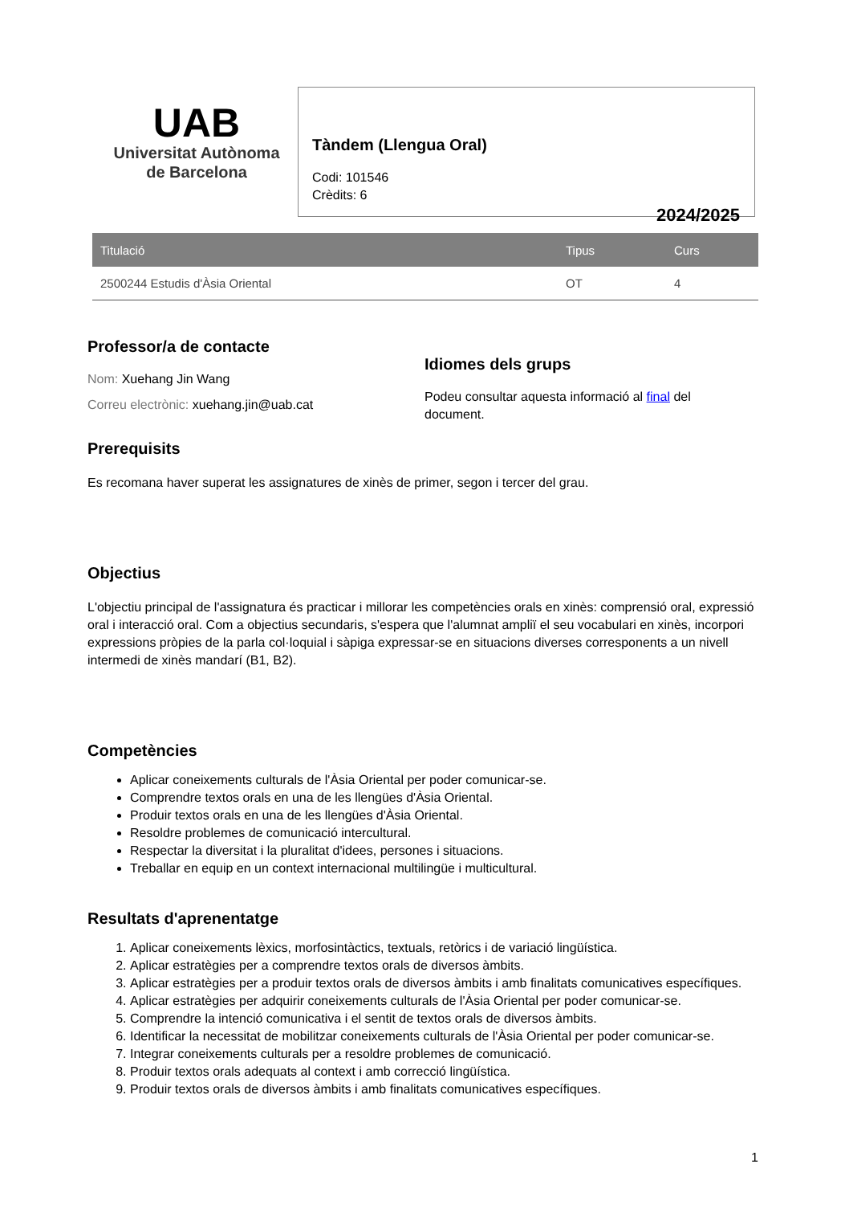UAB
Universitat Autònoma
de Barcelona
Tàndem (Llengua Oral)
Codi: 101546
Crèdits: 6
2024/2025
| Titulació | Tipus | Curs |
| --- | --- | --- |
| 2500244 Estudis d'Àsia Oriental | OT | 4 |
Professor/a de contacte
Nom: Xuehang Jin Wang
Correu electrònic: xuehang.jin@uab.cat
Idiomes dels grups
Podeu consultar aquesta informació al final del
document.
Prerequisits
Es recomana haver superat les assignatures de xinès de primer, segon i tercer del grau.
Objectius
L'objectiu principal de l'assignatura és practicar i millorar les competències orals en xinès: comprensió oral, expressió oral i interacció oral. Com a objectius secundaris, s'espera que l'alumnat ampliï el seu vocabulari en xinès, incorpori expressions pròpies de la parla col·loquial i sàpiga expressar-se en situacions diverses corresponents a un nivell intermedi de xinès mandarí (B1, B2).
Competències
Aplicar coneixements culturals de l'Àsia Oriental per poder comunicar-se.
Comprendre textos orals en una de les llengües d'Àsia Oriental.
Produir textos orals en una de les llengües d'Àsia Oriental.
Resoldre problemes de comunicació intercultural.
Respectar la diversitat i la pluralitat d'idees, persones i situacions.
Treballar en equip en un context internacional multilingüe i multicultural.
Resultats d'aprenentatge
1. Aplicar coneixements lèxics, morfosintàctics, textuals, retòrics i de variació lingüística.
2. Aplicar estratègies per a comprendre textos orals de diversos àmbits.
3. Aplicar estratègies per a produir textos orals de diversos àmbits i amb finalitats comunicatives específiques.
4. Aplicar estratègies per adquirir coneixements culturals de l'Àsia Oriental per poder comunicar-se.
5. Comprendre la intenció comunicativa i el sentit de textos orals de diversos àmbits.
6. Identificar la necessitat de mobilitzar coneixements culturals de l'Àsia Oriental per poder comunicar-se.
7. Integrar coneixements culturals per a resoldre problemes de comunicació.
8. Produir textos orals adequats al context i amb correcció lingüística.
9. Produir textos orals de diversos àmbits i amb finalitats comunicatives específiques.
1